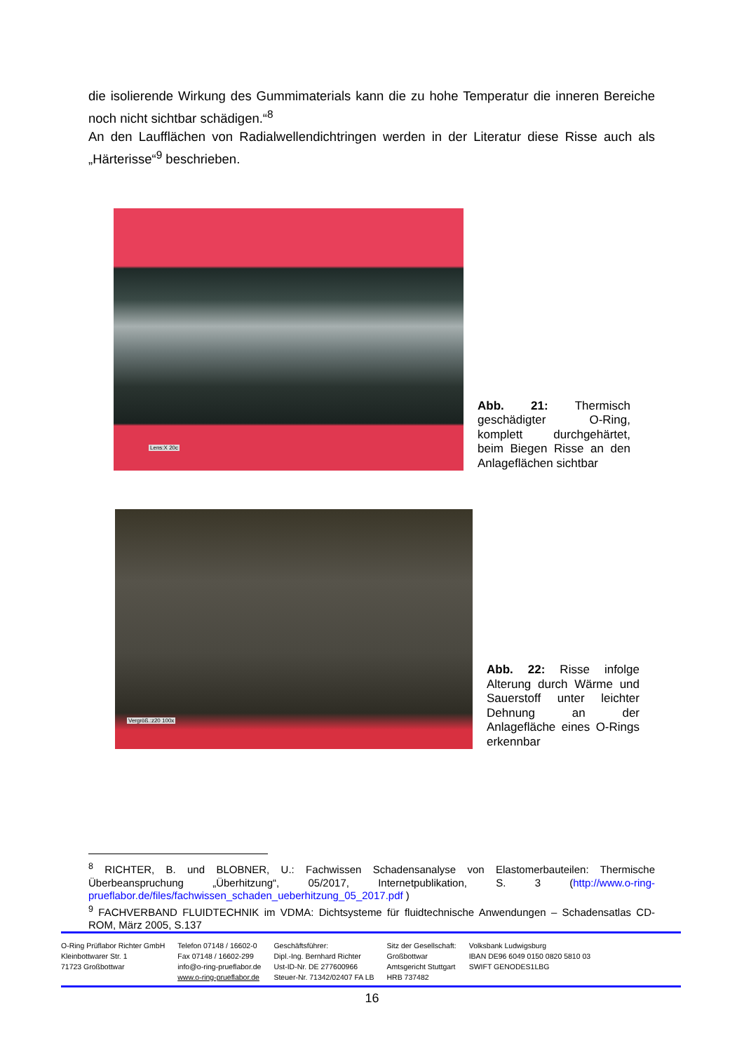die isolierende Wirkung des Gummimaterials kann die zu hohe Temperatur die inneren Bereiche noch nicht sichtbar schädigen.“<sup>8</sup>
An den Laufflächen von Radialwellendichtringen werden in der Literatur diese Risse auch als „Härterisse“<sup>9</sup> beschrieben.
Lens:X 20c
Abb. 21: Thermisch geschädigter O-Ring, komplett durchgehärtet, beim Biegen Risse an den Anlageflächen sichtbar
Vergröß.:z20 100x
Abb. 22: Risse infolge Alterung durch Wärme und Sauerstoff unter leichter Dehnung an der Anlagefläche eines O-Rings erkennbar
<sup>8</sup> RICHTER, B. und BLOBNER, U.: Fachwissen Schadensanalyse von Elastomerbauteilen: Thermische Überbeanspruchung „Überhitzung“, 05/2017, Internetpublikation, S. 3 (http://www.o-ring-prueflabor.de/files/fachwissen_schaden_ueberhitzung_05_2017.pdf )
<sup>9</sup> FACHVERBAND FLUIDTECHNIK im VDMA: Dichtsysteme für fluidtechnische Anwendungen – Schadensatlas CD-ROM, März 2005, S.137
O-Ring Prüflabor Richter GmbH
Kleinbottwarer Str. 1
71723 Großbottwar
Telefon 07148 / 16602-0
Fax 07148 / 16602-299
info@o-ring-prueflabor.de
www.o-ring-prueflabor.de
Geschäftsführer:
Dipl.-Ing. Bernhard Richter
Ust-ID-Nr. DE 277600966
Steuer-Nr. 71342/02407 FA LB
Sitz der Gesellschaft:
Großbottwar
Amtsgericht Stuttgart
HRB 737482
Volksbank Ludwigsburg
IBAN DE96 6049 0150 0820 5810 03
SWIFT GENODES1LBG
16